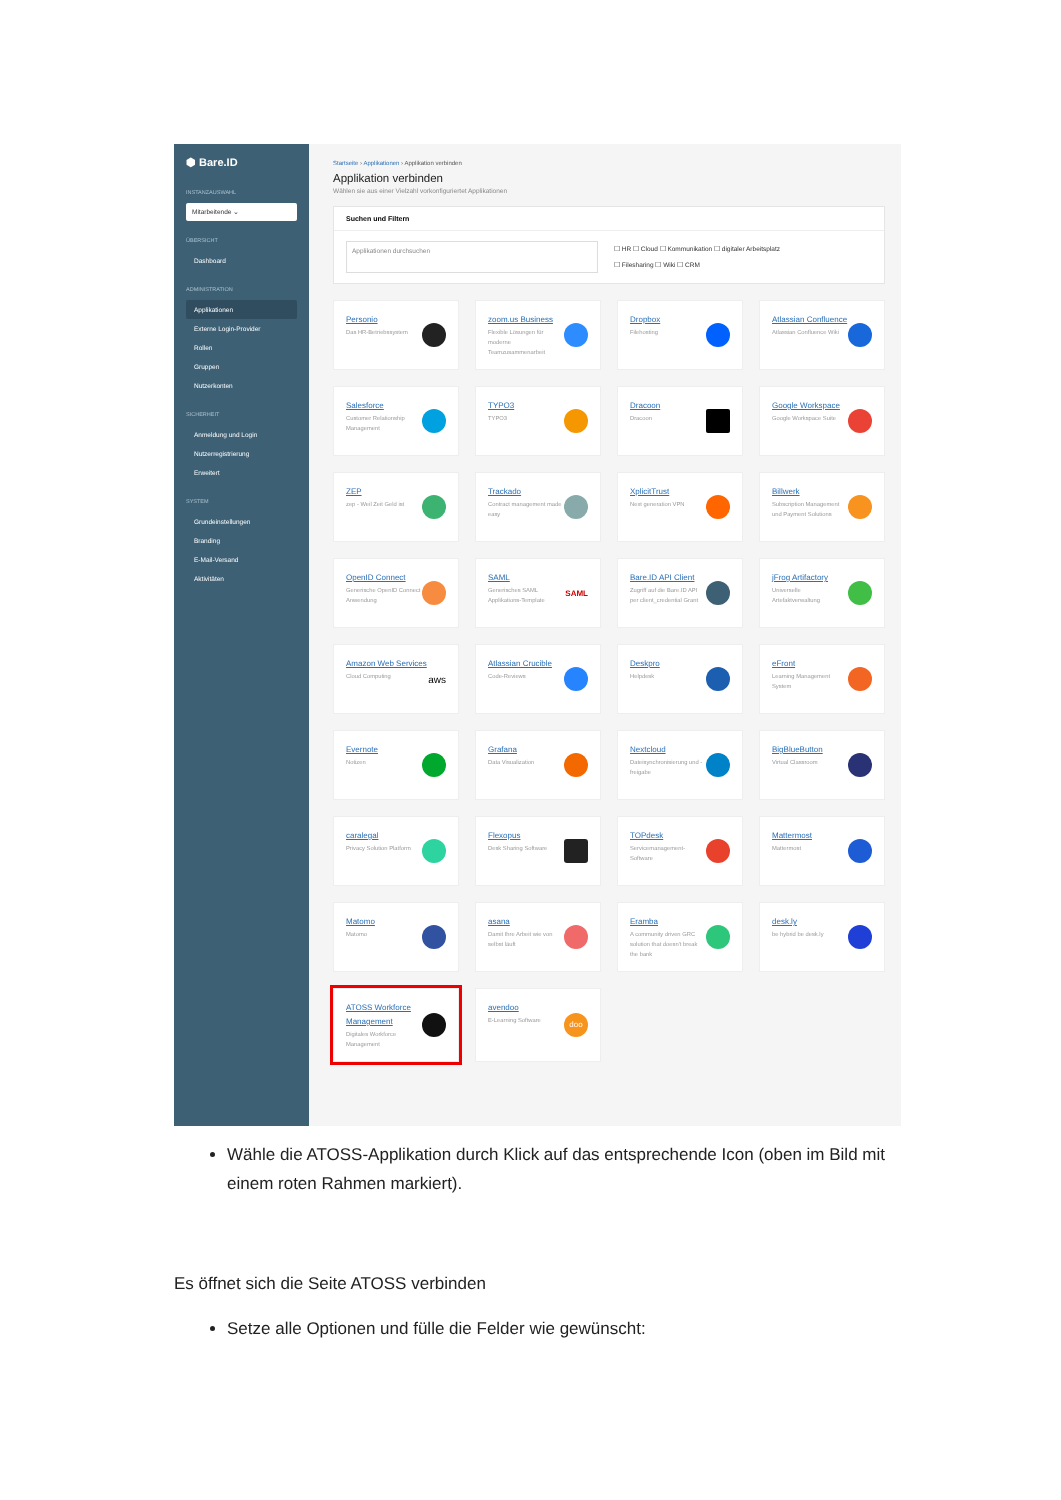⬢ Bare.ID
INSTANZAUSWAHL
Mitarbeitende ⌄
ÜBERSICHT
Dashboard
ADMINISTRATION
Applikationen
Externe Login-Provider
Rollen
Gruppen
Nutzerkonten
SICHERHEIT
Anmeldung und Login
Nutzerregistrierung
Erweitert
SYSTEM
Grundeinstellungen
Branding
E-Mail-Versand
Aktivitäten
Startseite › Applikationen › Applikation verbinden
Applikation verbinden
Wählen sie aus einer Vielzahl vorkonfiguriertet Applikationen
Suchen und Filtern
Applikationen durchsuchen
☐ HR ☐ Cloud ☐ Kommunikation ☐ digitaler Arbeitsplatz
☐ Filesharing ☐ Wiki ☐ CRM
Personio
Das HR-Betriebssystem
zoom.us Business
Flexible Lösungen für moderne Teamzusammenarbeit
Dropbox
Filehosting
Atlassian Confluence
Atlassian Confluence Wiki
Salesforce
Customer Relationship Management
TYPO3
TYPO3
Dracoon
Dracoon
Google Workspace
Google Workspace Suite
ZEP
zep - Weil Zeit Geld ist
Trackado
Contract management made easy
XplicitTrust
Next generation VPN
Billwerk
Subscription Management und Payment Solutions
OpenID Connect
Generische OpenID Connect Anwendung
SAML
Generisches SAML Applikations-Template
SAML
Bare.ID API Client
Zugriff auf die Bare.ID API per client_credential Grant
jFrog Artifactory
Universelle Artefaktverwaltung
Amazon Web Services
Cloud Computing
aws
Atlassian Crucible
Code-Reviews
Deskpro
Helpdesk
eFront
Learning Management System
Evernote
Notizen
Grafana
Data Visualization
Nextcloud
Dateisynchronisierung und -freigabe
BigBlueButton
Virtual Classroom
caralegal
Privacy Solution Platform
Flexopus
Desk Sharing Software
TOPdesk
Servicemanagement-Software
Mattermost
Mattermost
Matomo
Matomo
asana
Damit Ihre Arbeit wie von selbst läuft
Eramba
A community driven GRC solution that doesn't break the bank
desk.ly
be hybrid be desk.ly
ATOSS Workforce Management
Digitales Workforce Management
avendoo
E-Learning Software
doo
Wähle die ATOSS-Applikation durch Klick auf das entsprechende Icon (oben im Bild mit einem roten Rahmen markiert).
Es öffnet sich die Seite ATOSS verbinden
Setze alle Optionen und fülle die Felder wie gewünscht: